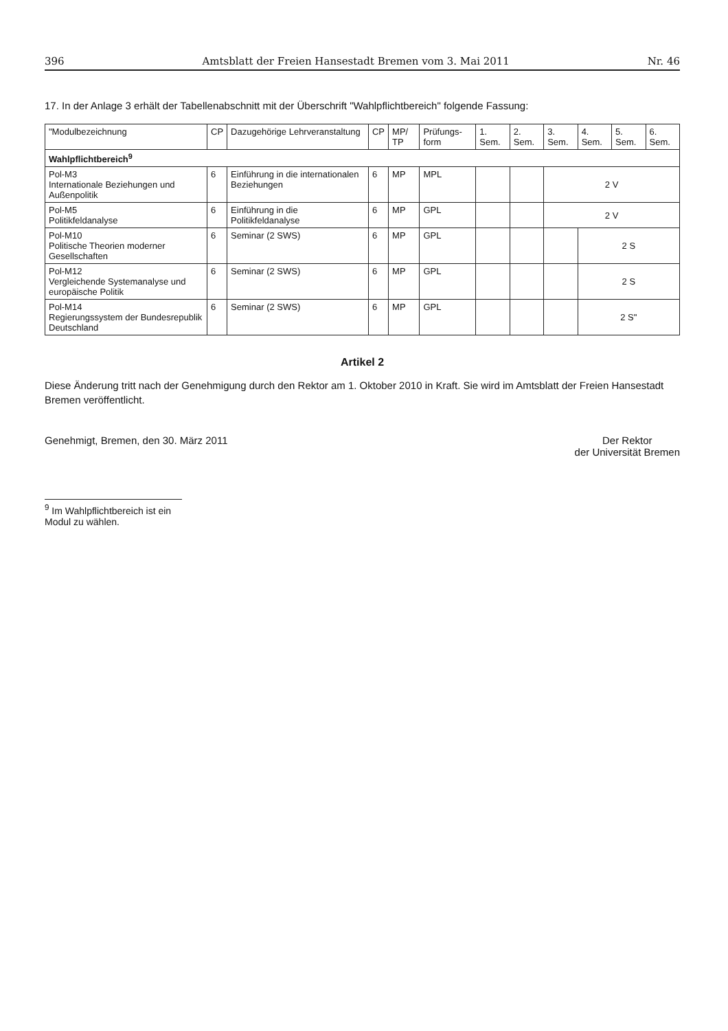396 Amtsblatt der Freien Hansestadt Bremen vom 3. Mai 2011 Nr. 46
17. In der Anlage 3 erhält der Tabellenabschnitt mit der Überschrift "Wahlpflichtbereich" folgende Fassung:
| "Modulbezeichnung | CP | Dazugehörige Lehrveranstaltung | CP | MP/ TP | Prüfungs-form | 1. Sem. | 2. Sem. | 3. Sem. | 4. Sem. | 5. Sem. | 6. Sem. |
| --- | --- | --- | --- | --- | --- | --- | --- | --- | --- | --- | --- |
| Wahlpflichtbereich<sup>9</sup> | | | | | | | | | | | |
| Pol-M3 Internationale Beziehungen und Außenpolitik | 6 | Einführung in die internationalen Beziehungen | 6 | MP | MPL | | | 2 V | | | |
| Pol-M5 Politikfeldanalyse | 6 | Einführung in die Politikfeldanalyse | 6 | MP | GPL | | | 2 V | | | |
| Pol-M10 Politische Theorien moderner Gesellschaften | 6 | Seminar (2 SWS) | 6 | MP | GPL | | | | 2 S | | |
| Pol-M12 Vergleichende Systemanalyse und europäische Politik | 6 | Seminar (2 SWS) | 6 | MP | GPL | | | | 2 S | | |
| Pol-M14 Regierungssystem der Bundesrepublik Deutschland | 6 | Seminar (2 SWS) | 6 | MP | GPL | | | | 2 S" | | |
Artikel 2
Diese Änderung tritt nach der Genehmigung durch den Rektor am 1. Oktober 2010 in Kraft. Sie wird im Amtsblatt der Freien Hansestadt Bremen veröffentlicht.
Genehmigt, Bremen, den 30. März 2011 Der Rektor
der Universität Bremen
<sup>9</sup> Im Wahlpflichtbereich ist ein Modul zu wählen.